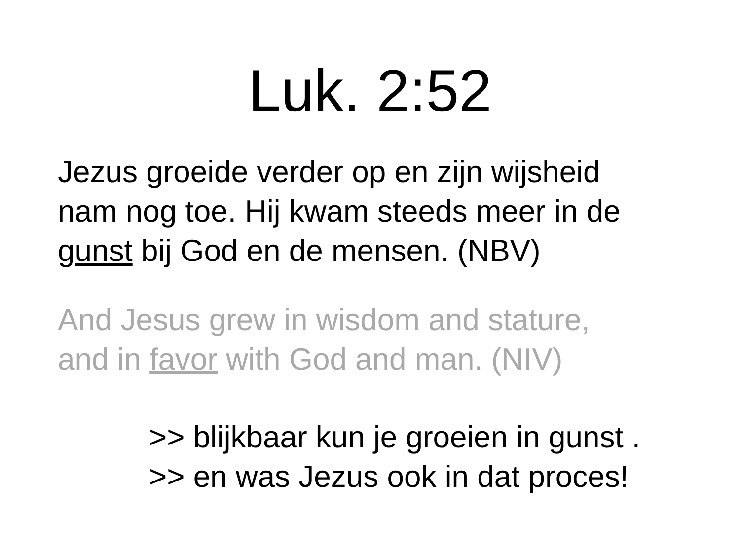Luk. 2:52
Jezus groeide verder op en zijn wijsheid
nam nog toe. Hij kwam steeds meer in de
gunst bij God en de mensen. (NBV)
And Jesus grew in wisdom and stature,
and in favor with God and man. (NIV)
>> blijkbaar kun je groeien in gunst .
>> en was Jezus ook in dat proces!